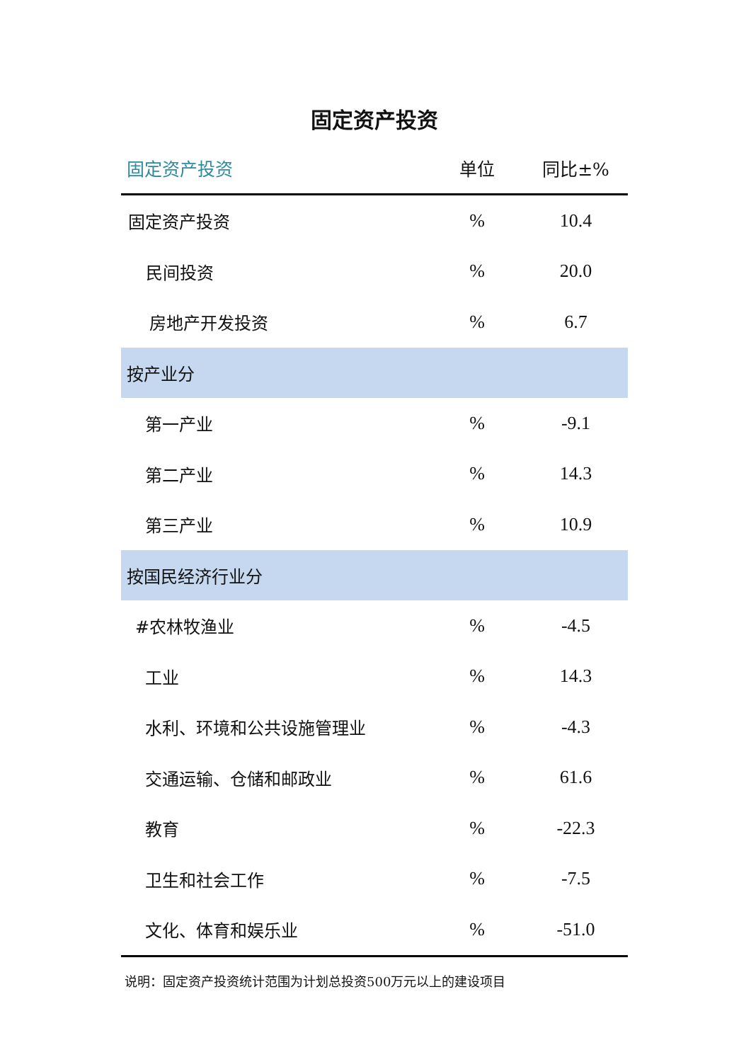固定资产投资
| 固定资产投资 | 单位 | 同比±% |
| --- | --- | --- |
| 固定资产投资 | % | 10.4 |
| 民间投资 | % | 20.0 |
| 房地产开发投资 | % | 6.7 |
| 按产业分 | | |
| 第一产业 | % | -9.1 |
| 第二产业 | % | 14.3 |
| 第三产业 | % | 10.9 |
| 按国民经济行业分 | | |
| #农林牧渔业 | % | -4.5 |
| 工业 | % | 14.3 |
| 水利、环境和公共设施管理业 | % | -4.3 |
| 交通运输、仓储和邮政业 | % | 61.6 |
| 教育 | % | -22.3 |
| 卫生和社会工作 | % | -7.5 |
| 文化、体育和娱乐业 | % | -51.0 |
说明：固定资产投资统计范围为计划总投资500万元以上的建设项目